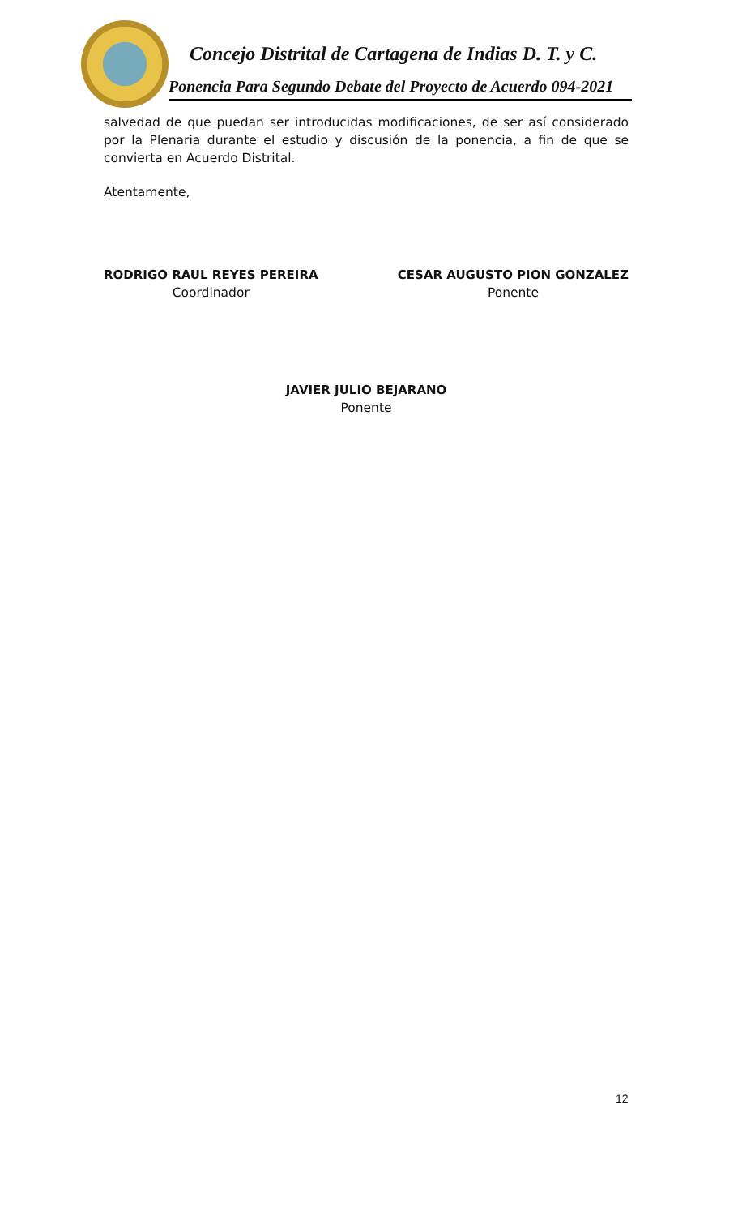Concejo Distrital de Cartagena de Indias D. T. y C.
Ponencia Para Segundo Debate del Proyecto de Acuerdo 094-2021
salvedad de que puedan ser introducidas modificaciones, de ser así considerado por la Plenaria durante el estudio y discusión de la ponencia, a fin de que se convierta en Acuerdo Distrital.
Atentamente,
RODRIGO RAUL REYES PEREIRA
Coordinador
CESAR AUGUSTO PION GONZALEZ
Ponente
JAVIER JULIO BEJARANO
Ponente
12